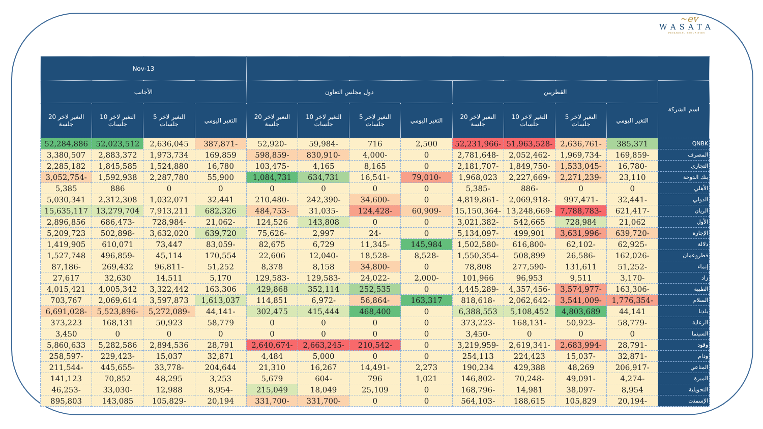~ev
WASATA
FINANCIAL SECURITIES
| | | | | | | | | | 13-Nov | | | |
| --- | --- | --- | --- | --- | --- | --- | --- | --- | --- | --- | --- | --- |
| اسم الشركة | القطريين | | | | دول مجلس التعاون | | | | الأجانب | | | |
| | التغير اليومي | التغير لاخر 5 جلسات | التغير لاخر 10 جلسات | التغير لاخر 20 جلسة | التغير اليومي | التغير لاخر 5 جلسات | التغير لاخر 10 جلسات | التغير لاخر 20 جلسة | التغير اليومي | التغير لاخر 5 جلسات | التغير لاخر 10 جلسات | التغير لاخر 20 جلسة |
| QNBK | 385,371 | -2,636,761 | -51,963,528 | -52,231,966 | 2,500 | 716 | -59,984 | -52,920 | -387,871 | 2,636,045 | 52,023,512 | 52,284,886 |
| المصرف | -169,859 | -1,969,734 | -2,052,462 | -2,781,648 | 0 | -4,000 | -830,910 | -598,859 | 169,859 | 1,973,734 | 2,883,372 | 3,380,507 |
| التجاري | -16,780 | -1,533,045 | -1,849,750 | -2,181,707 | 0 | 8,165 | 4,165 | -103,475 | 16,780 | 1,524,880 | 1,845,585 | 2,285,182 |
| بنك الدوحة | 23,110 | -2,271,239 | -2,227,669 | 1,968,023 | -79,010 | -16,541 | 634,731 | 1,084,731 | 55,900 | 2,287,780 | 1,592,938 | -3,052,754 |
| الأهلي | 0 | 0 | -886 | -5,385 | 0 | 0 | 0 | 0 | 0 | 0 | 886 | 5,385 |
| الدولي | -32,441 | -997,471 | -2,069,918 | -4,819,861 | 0 | -34,600 | -242,390 | -210,480 | 32,441 | 1,032,071 | 2,312,308 | 5,030,341 |
| الريان | -621,417 | -7,788,783 | -13,248,669 | -15,150,364 | -60,909 | -124,428 | -31,035 | -484,753 | 682,326 | 7,913,211 | 13,279,704 | 15,635,117 |
| الأول | 21,062 | 728,984 | 542,665 | -3,021,382 | 0 | 0 | 143,808 | 124,526 | -21,062 | -728,984 | -686,473 | 2,896,856 |
| الإجارة | -639,720 | -3,631,996 | 499,901 | -5,134,097 | 0 | -24 | 2,997 | -75,626 | 639,720 | 3,632,020 | -502,898 | 5,209,723 |
| دلالة | -62,925 | -62,102 | -616,800 | -1,502,580 | 145,984 | -11,345 | 6,729 | 82,675 | -83,059 | 73,447 | 610,071 | 1,419,905 |
| قطروعمان | -162,026 | -26,586 | 508,899 | -1,550,354 | -8,528 | -18,528 | -12,040 | 22,606 | 170,554 | 45,114 | -496,859 | 1,527,748 |
| إنماء | -51,252 | 131,611 | -277,590 | 78,808 | 0 | -34,800 | 8,158 | 8,378 | 51,252 | -96,811 | 269,432 | -87,186 |
| زاد | -3,170 | 9,511 | 96,953 | 101,966 | -2,000 | -24,022 | -129,583 | -129,583 | 5,170 | 14,511 | 32,630 | 27,617 |
| الطبية | -163,306 | -3,574,977 | -4,357,456 | -4,445,289 | 0 | 252,535 | 352,114 | 429,868 | 163,306 | 3,322,442 | 4,005,342 | 4,015,421 |
| السلام | -1,776,354 | -3,541,009 | -2,062,642 | -818,618 | 163,317 | -56,864 | -6,972 | 114,851 | 1,613,037 | 3,597,873 | 2,069,614 | 703,767 |
| بلدنا | 44,141 | 4,803,689 | 5,108,452 | 6,388,553 | 0 | 468,400 | 415,444 | 302,475 | -44,141 | -5,272,089 | -5,523,896 | -6,691,028 |
| الرعاية | -58,779 | -50,923 | -168,131 | -373,223 | 0 | 0 | 0 | 0 | 58,779 | 50,923 | 168,131 | 373,223 |
| السينما | 0 | 0 | 0 | -3,450 | 0 | 0 | 0 | 0 | 0 | 0 | 0 | 3,450 |
| وقود | -28,791 | -2,683,994 | -2,619,341 | -3,219,959 | 0 | -210,542 | -2,663,245 | -2,640,674 | 28,791 | 2,894,536 | 5,282,586 | 5,860,633 |
| ودام | -32,871 | -15,037 | 224,423 | 254,113 | 0 | 0 | 5,000 | 4,484 | 32,871 | 15,037 | -229,423 | -258,597 |
| المناعي | -206,917 | 48,269 | 429,388 | 190,234 | 2,273 | -14,491 | 16,267 | 21,310 | 204,644 | -33,778 | -445,655 | -211,544 |
| الميرة | -4,274 | -49,091 | -70,248 | -146,802 | 1,021 | 796 | -604 | 5,679 | 3,253 | 48,295 | 70,852 | 141,123 |
| التحويلية | 8,954 | -38,097 | 14,981 | -168,796 | 0 | 25,109 | 18,049 | 215,049 | -8,954 | 12,988 | -33,030 | -46,253 |
| الإسمنت | -20,194 | 105,829 | 188,615 | -564,103 | 0 | 0 | -331,700 | -331,700 | 20,194 | -105,829 | 143,085 | 895,803 |